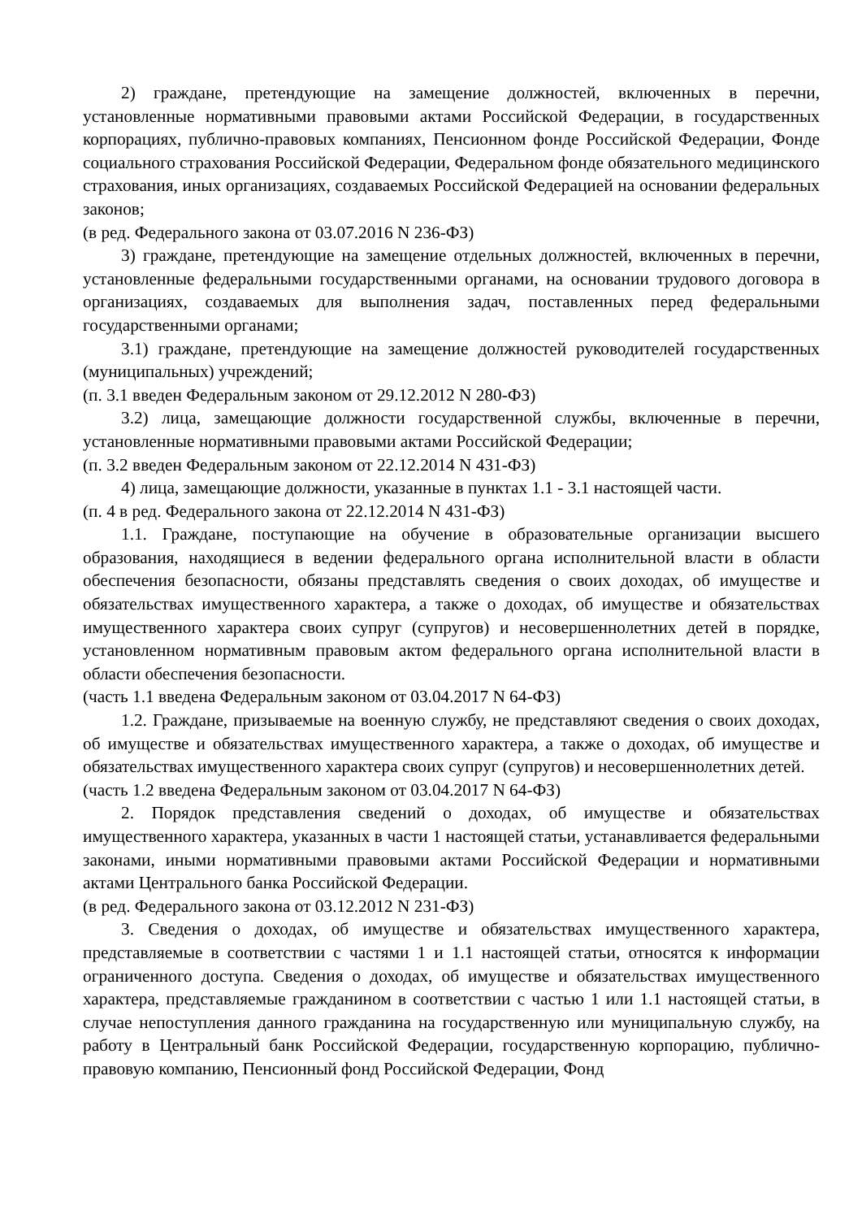2) граждане, претендующие на замещение должностей, включенных в перечни, установленные нормативными правовыми актами Российской Федерации, в государственных корпорациях, публично-правовых компаниях, Пенсионном фонде Российской Федерации, Фонде социального страхования Российской Федерации, Федеральном фонде обязательного медицинского страхования, иных организациях, создаваемых Российской Федерацией на основании федеральных законов;
(в ред. Федерального закона от 03.07.2016 N 236-ФЗ)
3) граждане, претендующие на замещение отдельных должностей, включенных в перечни, установленные федеральными государственными органами, на основании трудового договора в организациях, создаваемых для выполнения задач, поставленных перед федеральными государственными органами;
3.1) граждане, претендующие на замещение должностей руководителей государственных (муниципальных) учреждений;
(п. 3.1 введен Федеральным законом от 29.12.2012 N 280-ФЗ)
3.2) лица, замещающие должности государственной службы, включенные в перечни, установленные нормативными правовыми актами Российской Федерации;
(п. 3.2 введен Федеральным законом от 22.12.2014 N 431-ФЗ)
4) лица, замещающие должности, указанные в пунктах 1.1 - 3.1 настоящей части.
(п. 4 в ред. Федерального закона от 22.12.2014 N 431-ФЗ)
1.1. Граждане, поступающие на обучение в образовательные организации высшего образования, находящиеся в ведении федерального органа исполнительной власти в области обеспечения безопасности, обязаны представлять сведения о своих доходах, об имуществе и обязательствах имущественного характера, а также о доходах, об имуществе и обязательствах имущественного характера своих супруг (супругов) и несовершеннолетних детей в порядке, установленном нормативным правовым актом федерального органа исполнительной власти в области обеспечения безопасности.
(часть 1.1 введена Федеральным законом от 03.04.2017 N 64-ФЗ)
1.2. Граждане, призываемые на военную службу, не представляют сведения о своих доходах, об имуществе и обязательствах имущественного характера, а также о доходах, об имуществе и обязательствах имущественного характера своих супруг (супругов) и несовершеннолетних детей.
(часть 1.2 введена Федеральным законом от 03.04.2017 N 64-ФЗ)
2. Порядок представления сведений о доходах, об имуществе и обязательствах имущественного характера, указанных в части 1 настоящей статьи, устанавливается федеральными законами, иными нормативными правовыми актами Российской Федерации и нормативными актами Центрального банка Российской Федерации.
(в ред. Федерального закона от 03.12.2012 N 231-ФЗ)
3. Сведения о доходах, об имуществе и обязательствах имущественного характера, представляемые в соответствии с частями 1 и 1.1 настоящей статьи, относятся к информации ограниченного доступа. Сведения о доходах, об имуществе и обязательствах имущественного характера, представляемые гражданином в соответствии с частью 1 или 1.1 настоящей статьи, в случае непоступления данного гражданина на государственную или муниципальную службу, на работу в Центральный банк Российской Федерации, государственную корпорацию, публично-правовую компанию, Пенсионный фонд Российской Федерации, Фонд